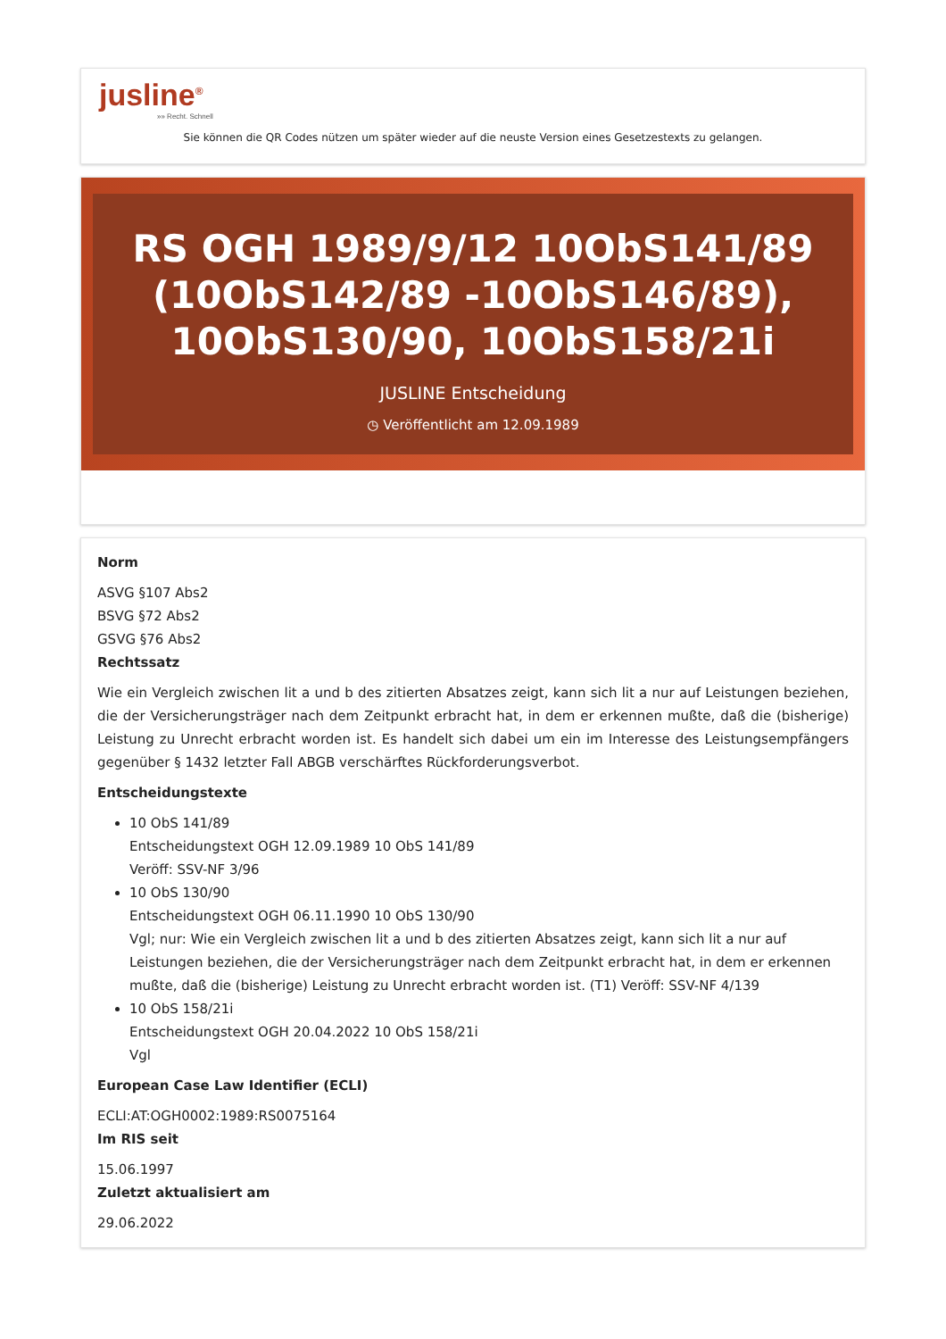jusline<sup>®</sup>
»» Recht. Schnell
Sie können die QR Codes nützen um später wieder auf die neuste Version eines Gesetzestexts zu gelangen.
RS OGH 1989/9/12 10ObS141/89 (10ObS142/89 -10ObS146/89), 10ObS130/90, 10ObS158/21i
JUSLINE Entscheidung
◷ Veröffentlicht am 12.09.1989
Norm
ASVG §107 Abs2
BSVG §72 Abs2
GSVG §76 Abs2
Rechtssatz
Wie ein Vergleich zwischen lit a und b des zitierten Absatzes zeigt, kann sich lit a nur auf Leistungen beziehen, die der Versicherungsträger nach dem Zeitpunkt erbracht hat, in dem er erkennen mußte, daß die (bisherige) Leistung zu Unrecht erbracht worden ist. Es handelt sich dabei um ein im Interesse des Leistungsempfängers gegenüber § 1432 letzter Fall ABGB verschärftes Rückforderungsverbot.
Entscheidungstexte
10 ObS 141/89
Entscheidungstext OGH 12.09.1989 10 ObS 141/89
Veröff: SSV-NF 3/96
10 ObS 130/90
Entscheidungstext OGH 06.11.1990 10 ObS 130/90
Vgl; nur: Wie ein Vergleich zwischen lit a und b des zitierten Absatzes zeigt, kann sich lit a nur auf Leistungen beziehen, die der Versicherungsträger nach dem Zeitpunkt erbracht hat, in dem er erkennen mußte, daß die (bisherige) Leistung zu Unrecht erbracht worden ist. (T1) Veröff: SSV-NF 4/139
10 ObS 158/21i
Entscheidungstext OGH 20.04.2022 10 ObS 158/21i
Vgl
European Case Law Identifier (ECLI)
ECLI:AT:OGH0002:1989:RS0075164
Im RIS seit
15.06.1997
Zuletzt aktualisiert am
29.06.2022